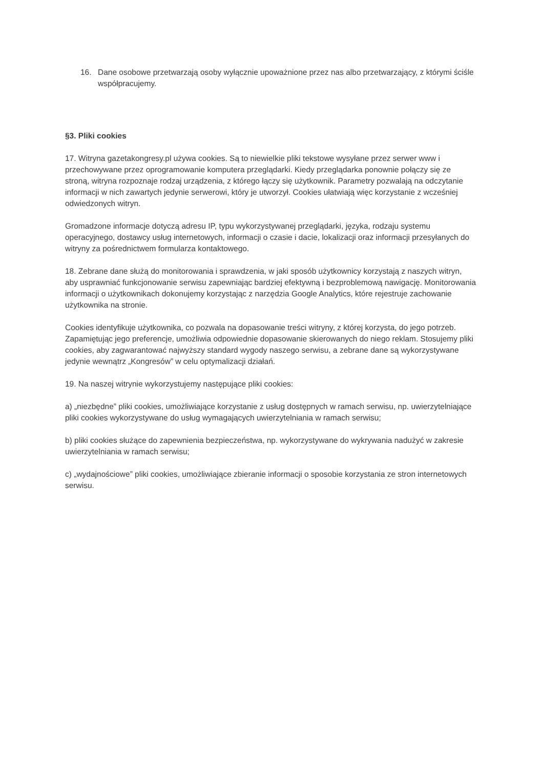16. Dane osobowe przetwarzają osoby wyłącznie upoważnione przez nas albo przetwarzający, z którymi ściśle współpracujemy.
§3. Pliki cookies
17. Witryna gazetakongresy.pl używa cookies. Są to niewielkie pliki tekstowe wysyłane przez serwer www i przechowywane przez oprogramowanie komputera przeglądarki. Kiedy przeglądarka ponownie połączy się ze stroną, witryna rozpoznaje rodzaj urządzenia, z którego łączy się użytkownik. Parametry pozwalają na odczytanie informacji w nich zawartych jedynie serwerowi, który je utworzył. Cookies ułatwiają więc korzystanie z wcześniej odwiedzonych witryn.
Gromadzone informacje dotyczą adresu IP, typu wykorzystywanej przeglądarki, języka, rodzaju systemu operacyjnego, dostawcy usług internetowych, informacji o czasie i dacie, lokalizacji oraz informacji przesyłanych do witryny za pośrednictwem formularza kontaktowego.
18. Zebrane dane służą do monitorowania i sprawdzenia, w jaki sposób użytkownicy korzystają z naszych witryn, aby usprawniać funkcjonowanie serwisu zapewniając bardziej efektywną i bezproblemową nawigację. Monitorowania informacji o użytkownikach dokonujemy korzystając z narzędzia Google Analytics, które rejestruje zachowanie użytkownika na stronie.
Cookies identyfikuje użytkownika, co pozwala na dopasowanie treści witryny, z której korzysta, do jego potrzeb. Zapamiętując jego preferencje, umożliwia odpowiednie dopasowanie skierowanych do niego reklam. Stosujemy pliki cookies, aby zagwarantować najwyższy standard wygody naszego serwisu, a zebrane dane są wykorzystywane jedynie wewnątrz „Kongresów” w celu optymalizacji działań.
19. Na naszej witrynie wykorzystujemy następujące pliki cookies:
a) „niezbędne” pliki cookies, umożliwiające korzystanie z usług dostępnych w ramach serwisu, np. uwierzytelniające pliki cookies wykorzystywane do usług wymagających uwierzytelniania w ramach serwisu;
b) pliki cookies służące do zapewnienia bezpieczeństwa, np. wykorzystywane do wykrywania nadużyć w zakresie uwierzytelniania w ramach serwisu;
c) „wydajnościowe” pliki cookies, umożliwiające zbieranie informacji o sposobie korzystania ze stron internetowych serwisu.